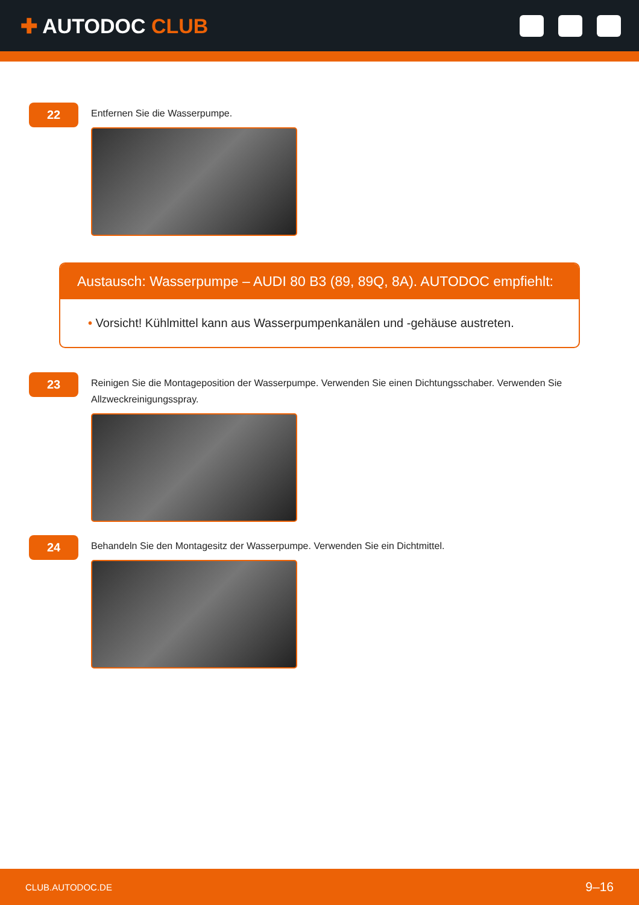✚ AUTODOC CLUB
22
Entfernen Sie die Wasserpumpe.
Austausch: Wasserpumpe – AUDI 80 B3 (89, 89Q, 8A). AUTODOC empfiehlt:
• Vorsicht! Kühlmittel kann aus Wasserpumpenkanälen und -gehäuse austreten.
23
Reinigen Sie die Montageposition der Wasserpumpe. Verwenden Sie einen Dichtungsschaber. Verwenden Sie Allzweckreinigungsspray.
24
Behandeln Sie den Montagesitz der Wasserpumpe. Verwenden Sie ein Dichtmittel.
CLUB.AUTODOC.DE 9–16